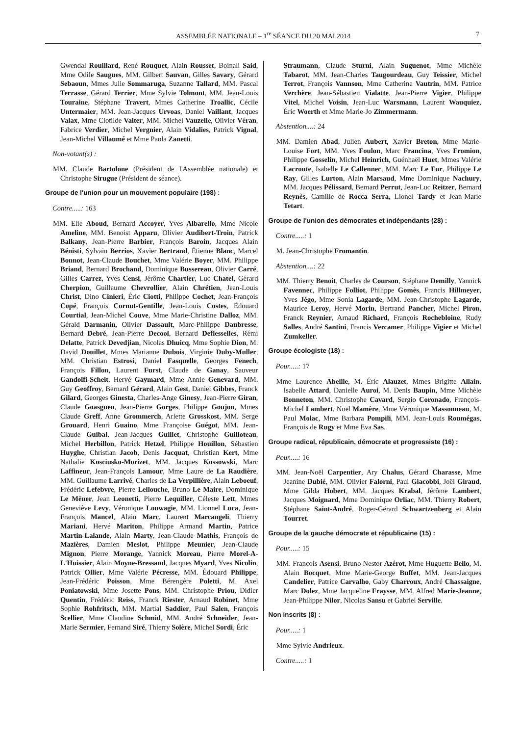ASSEMBLÉE NATIONALE – 1<sup>re</sup> SÉANCE DU 20 MAI 2014 7
Gwendal Rouillard, René Rouquet, Alain Rousset, Boinali Said, Mme Odile Saugues, MM. Gilbert Sauvan, Gilles Savary, Gérard Sebaoun, Mmes Julie Sommaruga, Suzanne Tallard, MM. Pascal Terrasse, Gérard Terrier, Mme Sylvie Tolmont, MM. Jean-Louis Touraine, Stéphane Travert, Mmes Catherine Troallic, Cécile Untermaier, MM. Jean-Jacques Urvoas, Daniel Vaillant, Jacques Valax, Mme Clotilde Valter, MM. Michel Vauzelle, Olivier Véran, Fabrice Verdier, Michel Vergnier, Alain Vidalies, Patrick Vignal, Jean-Michel Villaumé et Mme Paola Zanetti.
Non-votant(s) :
MM. Claude Bartolone (Président de l'Assemblée nationale) et Christophe Sirugue (Président de séance).
Groupe de l'union pour un mouvement populaire (198) :
Contre.....: 163
MM. Elie Aboud, Bernard Accoyer, Yves Albarello, Mme Nicole Ameline, MM. Benoist Apparu, Olivier Audibert-Troin, Patrick Balkany, Jean-Pierre Barbier, François Baroin, Jacques Alain Bénisti, Sylvain Berrios, Xavier Bertrand, Étienne Blanc, Marcel Bonnot, Jean-Claude Bouchet, Mme Valérie Boyer, MM. Philippe Briand, Bernard Brochand, Dominique Bussereau, Olivier Carré, Gilles Carrez, Yves Censi, Jérôme Chartier, Luc Chatel, Gérard Cherpion, Guillaume Chevrollier, Alain Chrétien, Jean-Louis Christ, Dino Cinieri, Éric Ciotti, Philippe Cochet, Jean-François Copé, François Cornut-Gentille, Jean-Louis Costes, Édouard Courtial, Jean-Michel Couve, Mme Marie-Christine Dalloz, MM. Gérald Darmanin, Olivier Dassault, Marc-Philippe Daubresse, Bernard Debré, Jean-Pierre Decool, Bernard Deflesselles, Rémi Delatte, Patrick Devedjian, Nicolas Dhuicq, Mme Sophie Dion, M. David Douillet, Mmes Marianne Dubois, Virginie Duby-Muller, MM. Christian Estrosi, Daniel Fasquelle, Georges Fenech, François Fillon, Laurent Furst, Claude de Ganay, Sauveur Gandolfi-Scheit, Hervé Gaymard, Mme Annie Genevard, MM. Guy Geoffroy, Bernard Gérard, Alain Gest, Daniel Gibbes, Franck Gilard, Georges Ginesta, Charles-Ange Ginesy, Jean-Pierre Giran, Claude Goasguen, Jean-Pierre Gorges, Philippe Goujon, Mmes Claude Greff, Anne Grommerch, Arlette Grosskost, MM. Serge Grouard, Henri Guaino, Mme Françoise Guégot, MM. Jean-Claude Guibal, Jean-Jacques Guillet, Christophe Guilloteau, Michel Herbillon, Patrick Hetzel, Philippe Houillon, Sébastien Huyghe, Christian Jacob, Denis Jacquat, Christian Kert, Mme Nathalie Kosciusko-Morizet, MM. Jacques Kossowski, Marc Laffineur, Jean-François Lamour, Mme Laure de La Raudière, MM. Guillaume Larrivé, Charles de La Verpillière, Alain Leboeuf, Frédéric Lefebvre, Pierre Lellouche, Bruno Le Maire, Dominique Le Mèner, Jean Leonetti, Pierre Lequiller, Céleste Lett, Mmes Geneviève Levy, Véronique Louwagie, MM. Lionnel Luca, Jean-François Mancel, Alain Marc, Laurent Marcangeli, Thierry Mariani, Hervé Mariton, Philippe Armand Martin, Patrice Martin-Lalande, Alain Marty, Jean-Claude Mathis, François de Mazières, Damien Meslot, Philippe Meunier, Jean-Claude Mignon, Pierre Morange, Yannick Moreau, Pierre Morel-A-L'Huissier, Alain Moyne-Bressand, Jacques Myard, Yves Nicolin, Patrick Ollier, Mme Valérie Pécresse, MM. Édouard Philippe, Jean-Frédéric Poisson, Mme Bérengère Poletti, M. Axel Poniatowski, Mme Josette Pons, MM. Christophe Priou, Didier Quentin, Frédéric Reiss, Franck Riester, Arnaud Robinet, Mme Sophie Rohfritsch, MM. Martial Saddier, Paul Salen, François Scellier, Mme Claudine Schmid, MM. André Schneider, Jean-Marie Sermier, Fernand Siré, Thierry Solère, Michel Sordi, Éric
Straumann, Claude Sturni, Alain Suguenot, Mme Michèle Tabarot, MM. Jean-Charles Taugourdeau, Guy Teissier, Michel Terrot, François Vannson, Mme Catherine Vautrin, MM. Patrice Verchère, Jean-Sébastien Vialatte, Jean-Pierre Vigier, Philippe Vitel, Michel Voisin, Jean-Luc Warsmann, Laurent Wauquiez, Éric Woerth et Mme Marie-Jo Zimmermann.
Abstention....: 24
MM. Damien Abad, Julien Aubert, Xavier Breton, Mme Marie-Louise Fort, MM. Yves Foulon, Marc Francina, Yves Fromion, Philippe Gosselin, Michel Heinrich, Guénhaël Huet, Mmes Valérie Lacroute, Isabelle Le Callennec, MM. Marc Le Fur, Philippe Le Ray, Gilles Lurton, Alain Marsaud, Mme Dominique Nachury, MM. Jacques Pélissard, Bernard Perrut, Jean-Luc Reitzer, Bernard Reynès, Camille de Rocca Serra, Lionel Tardy et Jean-Marie Tetart.
Groupe de l'union des démocrates et indépendants (28) :
Contre.....: 1
M. Jean-Christophe Fromantin.
Abstention....: 22
MM. Thierry Benoit, Charles de Courson, Stéphane Demilly, Yannick Favennec, Philippe Folliot, Philippe Gomès, Francis Hillmeyer, Yves Jégo, Mme Sonia Lagarde, MM. Jean-Christophe Lagarde, Maurice Leroy, Hervé Morin, Bertrand Pancher, Michel Piron, Franck Reynier, Arnaud Richard, François Rochebloine, Rudy Salles, André Santini, Francis Vercamer, Philippe Vigier et Michel Zumkeller.
Groupe écologiste (18) :
Pour.....: 17
Mme Laurence Abeille, M. Éric Alauzet, Mmes Brigitte Allain, Isabelle Attard, Danielle Auroi, M. Denis Baupin, Mme Michèle Bonneton, MM. Christophe Cavard, Sergio Coronado, François-Michel Lambert, Noël Mamère, Mme Véronique Massonneau, M. Paul Molac, Mme Barbara Pompili, MM. Jean-Louis Roumégas, François de Rugy et Mme Eva Sas.
Groupe radical, républicain, démocrate et progressiste (16) :
Pour.....: 16
MM. Jean-Noël Carpentier, Ary Chalus, Gérard Charasse, Mme Jeanine Dubié, MM. Olivier Falorni, Paul Giacobbi, Joël Giraud, Mme Gilda Hobert, MM. Jacques Krabal, Jérôme Lambert, Jacques Moignard, Mme Dominique Orliac, MM. Thierry Robert, Stéphane Saint-André, Roger-Gérard Schwartzenberg et Alain Tourret.
Groupe de la gauche démocrate et républicaine (15) :
Pour.....: 15
MM. François Asensi, Bruno Nestor Azérot, Mme Huguette Bello, M. Alain Bocquet, Mme Marie-George Buffet, MM. Jean-Jacques Candelier, Patrice Carvalho, Gaby Charroux, André Chassaigne, Marc Dolez, Mme Jacqueline Fraysse, MM. Alfred Marie-Jeanne, Jean-Philippe Nilor, Nicolas Sansu et Gabriel Serville.
Non inscrits (8) :
Pour.....: 1
Mme Sylvie Andrieux.
Contre.....: 1